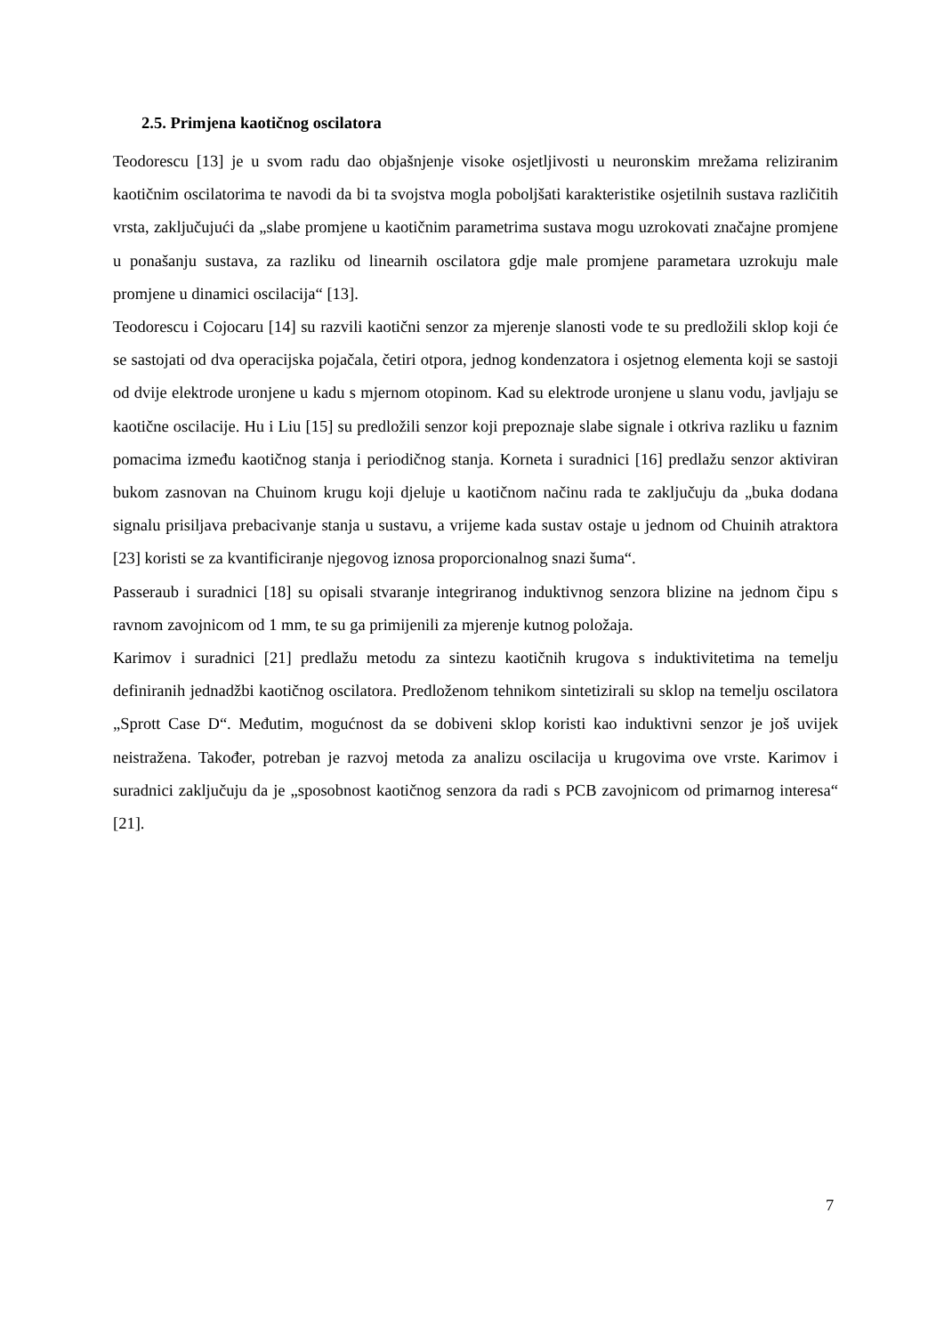2.5. Primjena kaotičnog oscilatora
Teodorescu [13] je u svom radu dao objašnjenje visoke osjetljivosti u neuronskim mrežama reliziranim kaotičnim oscilatorima te navodi da bi ta svojstva mogla poboljšati karakteristike osjetilnih sustava različitih vrsta, zaključujući da „slabe promjene u kaotičnim parametrima sustava mogu uzrokovati značajne promjene u ponašanju sustava, za razliku od linearnih oscilatora gdje male promjene parametara uzrokuju male promjene u dinamici oscilacija“ [13].
Teodorescu i Cojocaru [14] su razvili kaotični senzor za mjerenje slanosti vode te su predložili sklop koji će se sastojati od dva operacijska pojačala, četiri otpora, jednog kondenzatora i osjetnog elementa koji se sastoji od dvije elektrode uronjene u kadu s mjernom otopinom. Kad su elektrode uronjene u slanu vodu, javljaju se kaotične oscilacije. Hu i Liu [15] su predložili senzor koji prepoznaje slabe signale i otkriva razliku u faznim pomacima između kaotičnog stanja i periodičnog stanja. Korneta i suradnici [16] predlažu senzor aktiviran bukom zasnovan na Chuinom krugu koji djeluje u kaotičnom načinu rada te zaključuju da „buka dodana signalu prisiljava prebacivanje stanja u sustavu, a vrijeme kada sustav ostaje u jednom od Chuinih atraktora [23] koristi se za kvantificiranje njegovog iznosa proporcionalnog snazi šuma“.
Passeraub i suradnici [18] su opisali stvaranje integriranog induktivnog senzora blizine na jednom čipu s ravnom zavojnicom od 1 mm, te su ga primijenili za mjerenje kutnog položaja.
Karimov i suradnici [21] predlažu metodu za sintezu kaotičnih krugova s induktivitetima na temelju definiranih jednadžbi kaotičnog oscilatora. Predloženom tehnikom sintetizirali su sklop na temelju oscilatora „Sprott Case D“. Međutim, mogućnost da se dobiveni sklop koristi kao induktivni senzor je još uvijek neistražena. Također, potreban je razvoj metoda za analizu oscilacija u krugovima ove vrste. Karimov i suradnici zaključuju da je „sposobnost kaotičnog senzora da radi s PCB zavojnicom od primarnog interesa“ [21].
7